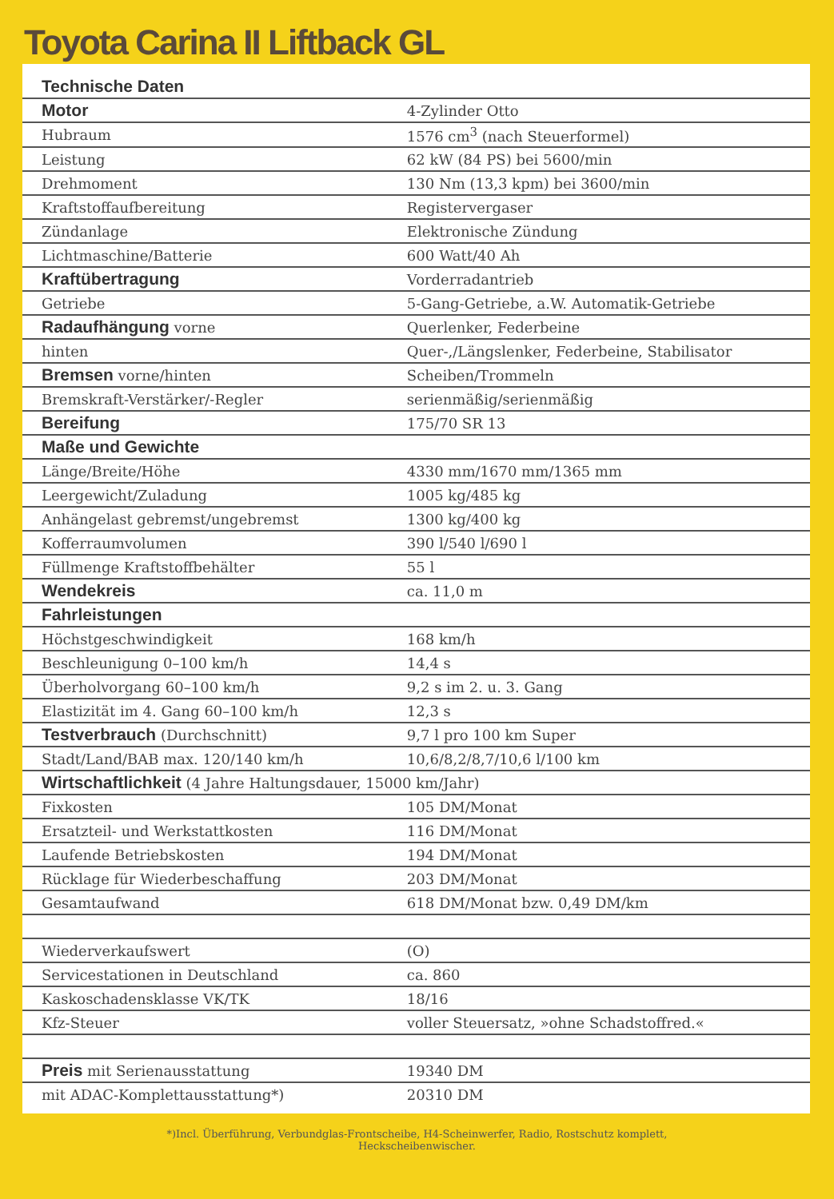Toyota Carina II Liftback GL
| Technische Daten | |
| --- | --- |
| Motor | 4-Zylinder Otto |
| Hubraum | 1576 cm<sup>3</sup> (nach Steuerformel) |
| Leistung | 62 kW (84 PS) bei 5600/min |
| Drehmoment | 130 Nm (13,3 kpm) bei 3600/min |
| Kraftstoffaufbereitung | Registervergaser |
| Zündanlage | Elektronische Zündung |
| Lichtmaschine/Batterie | 600 Watt/40 Ah |
| Kraftübertragung | Vorderradantrieb |
| Getriebe | 5-Gang-Getriebe, a.W. Automatik-Getriebe |
| Radaufhängung vorne | Querlenker, Federbeine |
| hinten | Quer-,/Längslenker, Federbeine, Stabilisator |
| Bremsen vorne/hinten | Scheiben/Trommeln |
| Bremskraft-Verstärker/-Regler | serienmäßig/serienmäßig |
| Bereifung | 175/70 SR 13 |
| Maße und Gewichte | |
| Länge/Breite/Höhe | 4330 mm/1670 mm/1365 mm |
| Leergewicht/Zuladung | 1005 kg/485 kg |
| Anhängelast gebremst/ungebremst | 1300 kg/400 kg |
| Kofferraumvolumen | 390 l/540 l/690 l |
| Füllmenge Kraftstoffbehälter | 55 l |
| Wendekreis | ca. 11,0 m |
| Fahrleistungen | |
| Höchstgeschwindigkeit | 168 km/h |
| Beschleunigung 0–100 km/h | 14,4 s |
| Überholvorgang 60–100 km/h | 9,2 s im 2. u. 3. Gang |
| Elastizität im 4. Gang 60–100 km/h | 12,3 s |
| Testverbrauch (Durchschnitt) | 9,7 l pro 100 km Super |
| Stadt/Land/BAB max. 120/140 km/h | 10,6/8,2/8,7/10,6 l/100 km |
| Wirtschaftlichkeit (4 Jahre Haltungsdauer, 15000 km/Jahr) | |
| Fixkosten | 105 DM/Monat |
| Ersatzteil- und Werkstattkosten | 116 DM/Monat |
| Laufende Betriebskosten | 194 DM/Monat |
| Rücklage für Wiederbeschaffung | 203 DM/Monat |
| Gesamtaufwand | 618 DM/Monat bzw. 0,49 DM/km |
| Wiederverkaufswert | (O) |
| Servicestationen in Deutschland | ca. 860 |
| Kaskoschadensklasse VK/TK | 18/16 |
| Kfz-Steuer | voller Steuersatz, »ohne Schadstoffred.« |
| Preis mit Serienausstattung | 19340 DM |
| mit ADAC-Komplettausstattung*) | 20310 DM |
*)Incl. Überführung, Verbundglas-Frontscheibe, H4-Scheinwerfer, Radio, Rostschutz komplett,
Heckscheibenwischer.